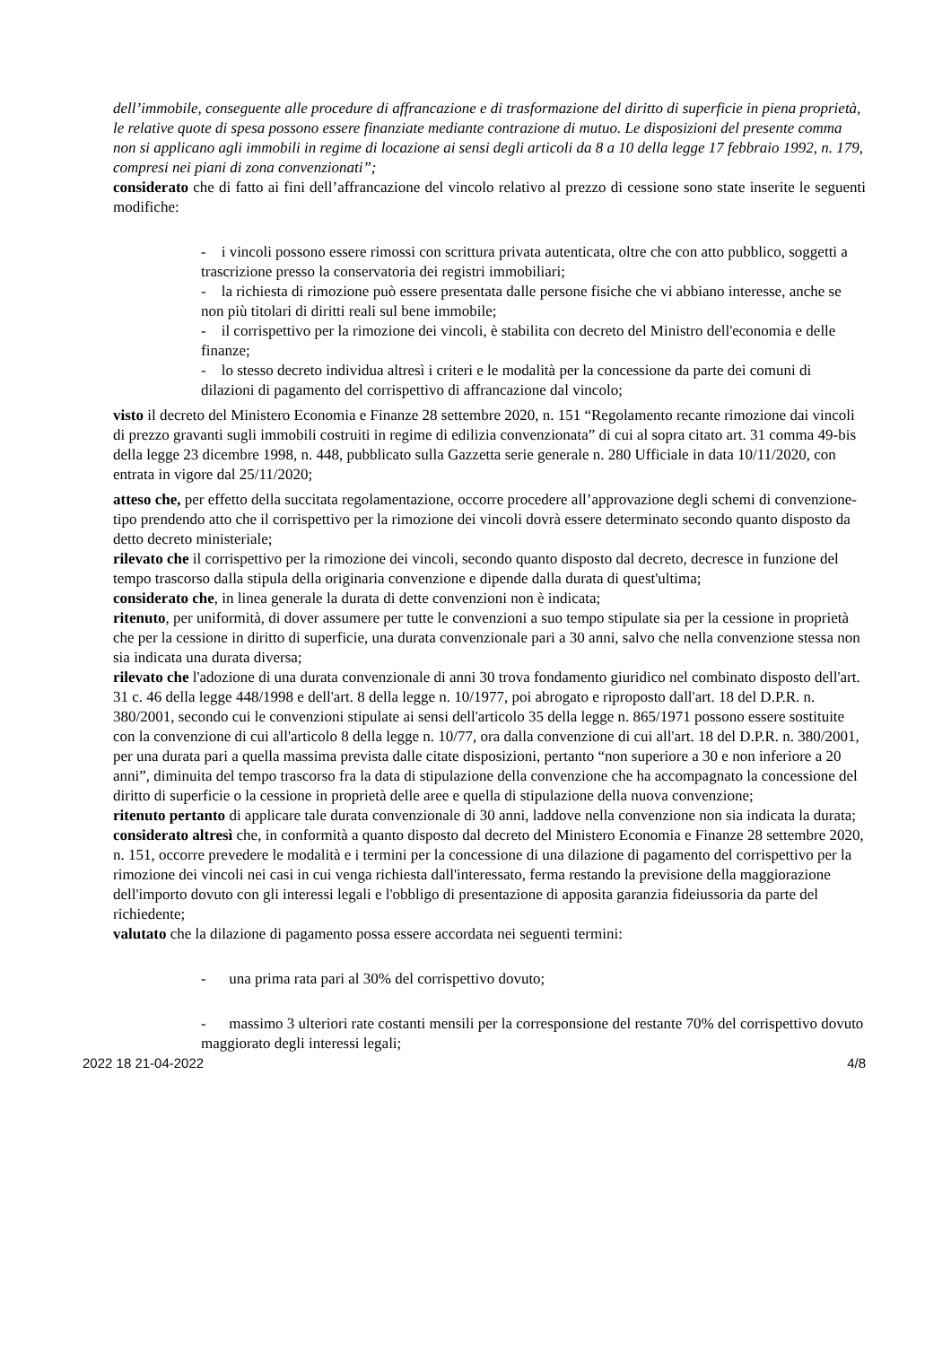dell’immobile, conseguente alle procedure di affrancazione e di trasformazione del diritto di superficie in piena proprietà, le relative quote di spesa possono essere finanziate mediante contrazione di mutuo. Le disposizioni del presente comma non si applicano agli immobili in regime di locazione ai sensi degli articoli da 8 a 10 della legge 17 febbraio 1992, n. 179, compresi nei piani di zona convenzionati”;
considerato che di fatto ai fini dell’affrancazione del vincolo relativo al prezzo di cessione sono state inserite le seguenti modifiche:
- i vincoli possono essere rimossi con scrittura privata autenticata, oltre che con atto pubblico, soggetti a trascrizione presso la conservatoria dei registri immobiliari;
- la richiesta di rimozione può essere presentata dalle persone fisiche che vi abbiano interesse, anche se non più titolari di diritti reali sul bene immobile;
- il corrispettivo per la rimozione dei vincoli, è stabilita con decreto del Ministro dell'economia e delle finanze;
- lo stesso decreto individua altresì i criteri e le modalità per la concessione da parte dei comuni di dilazioni di pagamento del corrispettivo di affrancazione dal vincolo;
visto il decreto del Ministero Economia e Finanze 28 settembre 2020, n. 151 “Regolamento recante rimozione dai vincoli di prezzo gravanti sugli immobili costruiti in regime di edilizia convenzionata” di cui al sopra citato art. 31 comma 49-bis della legge 23 dicembre 1998, n. 448, pubblicato sulla Gazzetta serie generale n. 280 Ufficiale in data 10/11/2020, con entrata in vigore dal 25/11/2020;
atteso che, per effetto della succitata regolamentazione, occorre procedere all’approvazione degli schemi di convenzione-tipo prendendo atto che il corrispettivo per la rimozione dei vincoli dovrà essere determinato secondo quanto disposto da detto decreto ministeriale;
rilevato che il corrispettivo per la rimozione dei vincoli, secondo quanto disposto dal decreto, decresce in funzione del tempo trascorso dalla stipula della originaria convenzione e dipende dalla durata di quest'ultima;
considerato che, in linea generale la durata di dette convenzioni non è indicata;
ritenuto, per uniformità, di dover assumere per tutte le convenzioni a suo tempo stipulate sia per la cessione in proprietà che per la cessione in diritto di superficie, una durata convenzionale pari a 30 anni, salvo che nella convenzione stessa non sia indicata una durata diversa;
rilevato che l'adozione di una durata convenzionale di anni 30 trova fondamento giuridico nel combinato disposto dell'art. 31 c. 46 della legge 448/1998 e dell'art. 8 della legge n. 10/1977, poi abrogato e riproposto dall'art. 18 del D.P.R. n. 380/2001, secondo cui le convenzioni stipulate ai sensi dell'articolo 35 della legge n. 865/1971 possono essere sostituite con la convenzione di cui all'articolo 8 della legge n. 10/77, ora dalla convenzione di cui all'art. 18 del D.P.R. n. 380/2001, per una durata pari a quella massima prevista dalle citate disposizioni, pertanto “non superiore a 30 e non inferiore a 20 anni”, diminuita del tempo trascorso fra la data di stipulazione della convenzione che ha accompagnato la concessione del diritto di superficie o la cessione in proprietà delle aree e quella di stipulazione della nuova convenzione;
ritenuto pertanto di applicare tale durata convenzionale di 30 anni, laddove nella convenzione non sia indicata la durata;
considerato altresì che, in conformità a quanto disposto dal decreto del Ministero Economia e Finanze 28 settembre 2020, n. 151, occorre prevedere le modalità e i termini per la concessione di una dilazione di pagamento del corrispettivo per la rimozione dei vincoli nei casi in cui venga richiesta dall'interessato, ferma restando la previsione della maggiorazione dell'importo dovuto con gli interessi legali e l'obbligo di presentazione di apposita garanzia fideiussoria da parte del richiedente;
valutato che la dilazione di pagamento possa essere accordata nei seguenti termini:
- una prima rata pari al 30% del corrispettivo dovuto;
- massimo 3 ulteriori rate costanti mensili per la corresponsione del restante 70% del corrispettivo dovuto maggiorato degli interessi legali;
2022 18 21-04-2022 4/8